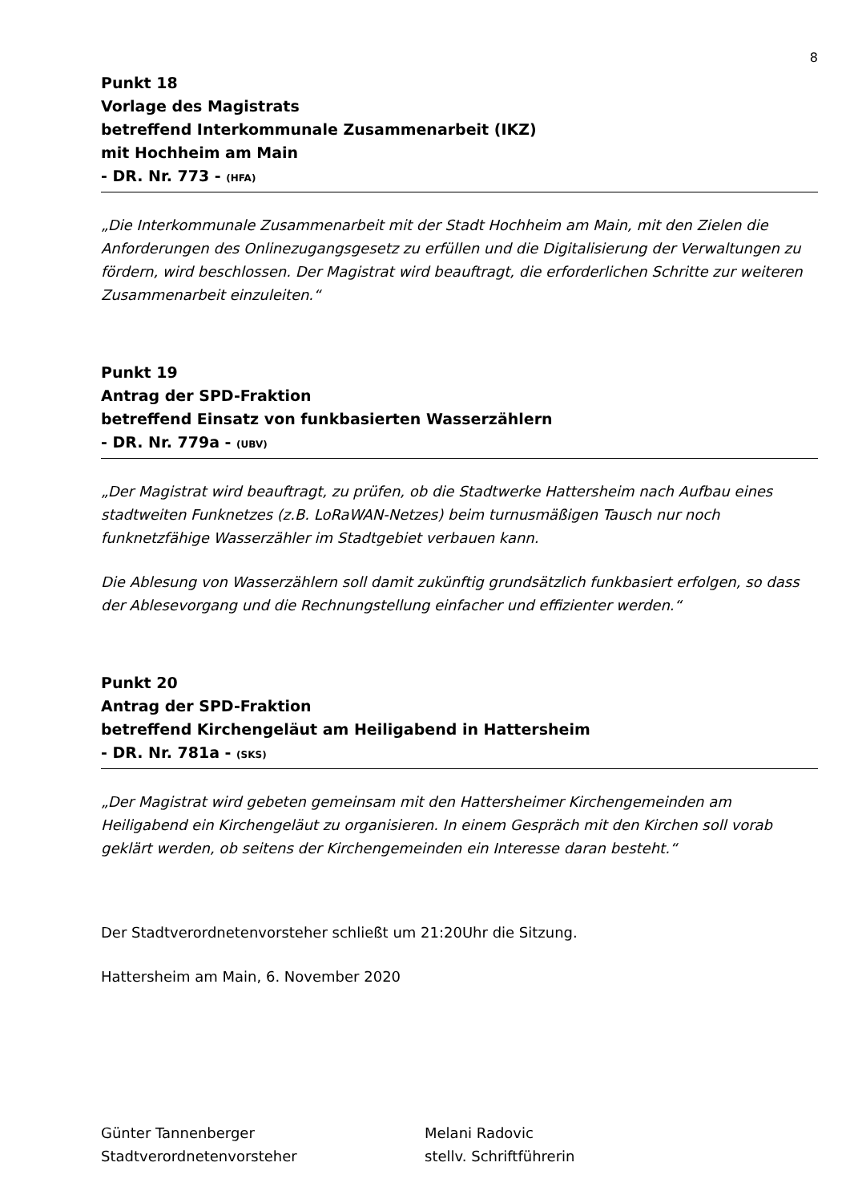8
Punkt 18
Vorlage des Magistrats
betreffend Interkommunale Zusammenarbeit (IKZ)
mit Hochheim am Main
- DR. Nr. 773 - (HFA)
„Die Interkommunale Zusammenarbeit mit der Stadt Hochheim am Main, mit den Zielen die Anforderungen des Onlinezugangsgesetz zu erfüllen und die Digitalisierung der Verwaltungen zu fördern, wird beschlossen. Der Magistrat wird beauftragt, die erforderlichen Schritte zur weiteren Zusammenarbeit einzuleiten.“
Punkt 19
Antrag der SPD-Fraktion
betreffend Einsatz von funkbasierten Wasserzählern
- DR. Nr. 779a - (UBV)
„Der Magistrat wird beauftragt, zu prüfen, ob die Stadtwerke Hattersheim nach Aufbau eines stadtweiten Funknetzes (z.B. LoRaWAN-Netzes) beim turnusmäßigen Tausch nur noch funknetzfähige Wasserzähler im Stadtgebiet verbauen kann.
Die Ablesung von Wasserzählern soll damit zukünftig grundsätzlich funkbasiert erfolgen, so dass der Ablesevorgang und die Rechnungstellung einfacher und effizienter werden.“
Punkt 20
Antrag der SPD-Fraktion
betreffend Kirchengeläut am Heiligabend in Hattersheim
- DR. Nr. 781a - (SKS)
„Der Magistrat wird gebeten gemeinsam mit den Hattersheimer Kirchengemeinden am Heiligabend ein Kirchengeläut zu organisieren. In einem Gespräch mit den Kirchen soll vorab geklärt werden, ob seitens der Kirchengemeinden ein Interesse daran besteht.“
Der Stadtverordnetenvorsteher schließt um 21:20Uhr die Sitzung.
Hattersheim am Main, 6. November 2020
Günter Tannenberger
Stadtverordnetenvorsteher
Melani Radovic
stellv. Schriftführerin